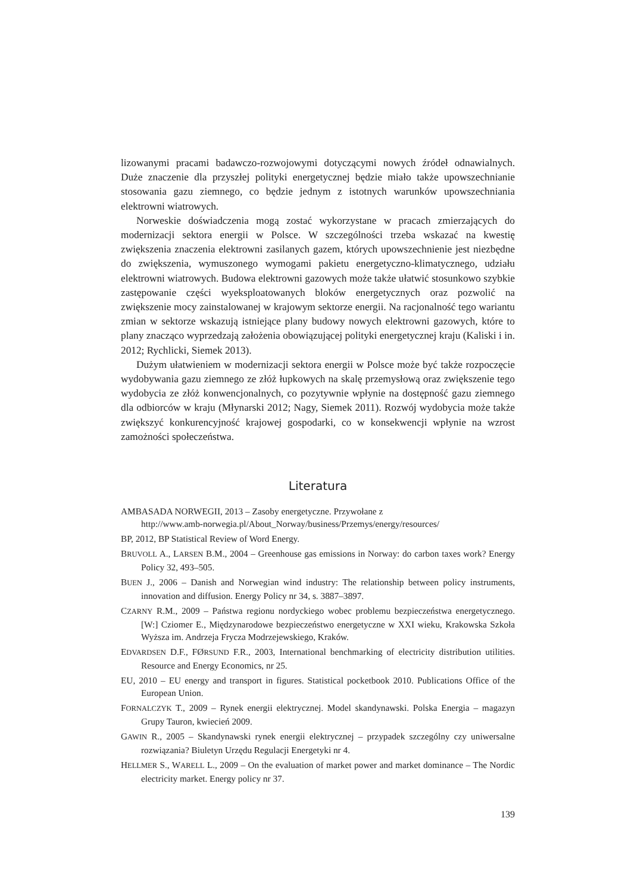lizowanymi pracami badawczo-rozwojowymi dotyczącymi nowych źródeł odnawialnych. Duże znaczenie dla przyszłej polityki energetycznej będzie miało także upowszechnianie stosowania gazu ziemnego, co będzie jednym z istotnych warunków upowszechniania elektrowni wiatrowych.
Norweskie doświadczenia mogą zostać wykorzystane w pracach zmierzających do modernizacji sektora energii w Polsce. W szczególności trzeba wskazać na kwestię zwiększenia znaczenia elektrowni zasilanych gazem, których upowszechnienie jest niezbędne do zwiększenia, wymuszonego wymogami pakietu energetyczno-klimatycznego, udziału elektrowni wiatrowych. Budowa elektrowni gazowych może także ułatwić stosunkowo szybkie zastępowanie części wyeksploatowanych bloków energetycznych oraz pozwolić na zwiększenie mocy zainstalowanej w krajowym sektorze energii. Na racjonalność tego wariantu zmian w sektorze wskazują istniejące plany budowy nowych elektrowni gazowych, które to plany znacząco wyprzedzają założenia obowiązującej polityki energetycznej kraju (Kaliski i in. 2012; Rychlicki, Siemek 2013).
Dużym ułatwieniem w modernizacji sektora energii w Polsce może być także rozpoczęcie wydobywania gazu ziemnego ze złóż łupkowych na skalę przemysłową oraz zwiększenie tego wydobycia ze złóż konwencjonalnych, co pozytywnie wpłynie na dostępność gazu ziemnego dla odbiorców w kraju (Młynarski 2012; Nagy, Siemek 2011). Rozwój wydobycia może także zwiększyć konkurencyjność krajowej gospodarki, co w konsekwencji wpłynie na wzrost zamożności społeczeństwa.
Literatura
AMBASADA NORWEGII, 2013 – Zasoby energetyczne. Przywołane z
http://www.amb-norwegia.pl/About_Norway/business/Przemys/energy/resources/
BP, 2012, BP Statistical Review of Word Energy.
BRUVOLL A., LARSEN B.M., 2004 – Greenhouse gas emissions in Norway: do carbon taxes work? Energy Policy 32, 493–505.
BUEN J., 2006 – Danish and Norwegian wind industry: The relationship between policy instruments, innovation and diffusion. Energy Policy nr 34, s. 3887–3897.
CZARNY R.M., 2009 – Państwa regionu nordyckiego wobec problemu bezpieczeństwa energetycznego. [W:] Cziomer E., Międzynarodowe bezpieczeństwo energetyczne w XXI wieku, Krakowska Szkoła Wyższa im. Andrzeja Frycza Modrzejewskiego, Kraków.
EDVARDSEN D.F., FØRSUND F.R., 2003, International benchmarking of electricity distribution utilities. Resource and Energy Economics, nr 25.
EU, 2010 – EU energy and transport in figures. Statistical pocketbook 2010. Publications Office of the European Union.
FORNALCZYK T., 2009 – Rynek energii elektrycznej. Model skandynawski. Polska Energia – magazyn Grupy Tauron, kwiecień 2009.
GAWIN R., 2005 – Skandynawski rynek energii elektrycznej – przypadek szczególny czy uniwersalne rozwiązania? Biuletyn Urzędu Regulacji Energetyki nr 4.
HELLMER S., WARELL L., 2009 – On the evaluation of market power and market dominance – The Nordic electricity market. Energy policy nr 37.
139